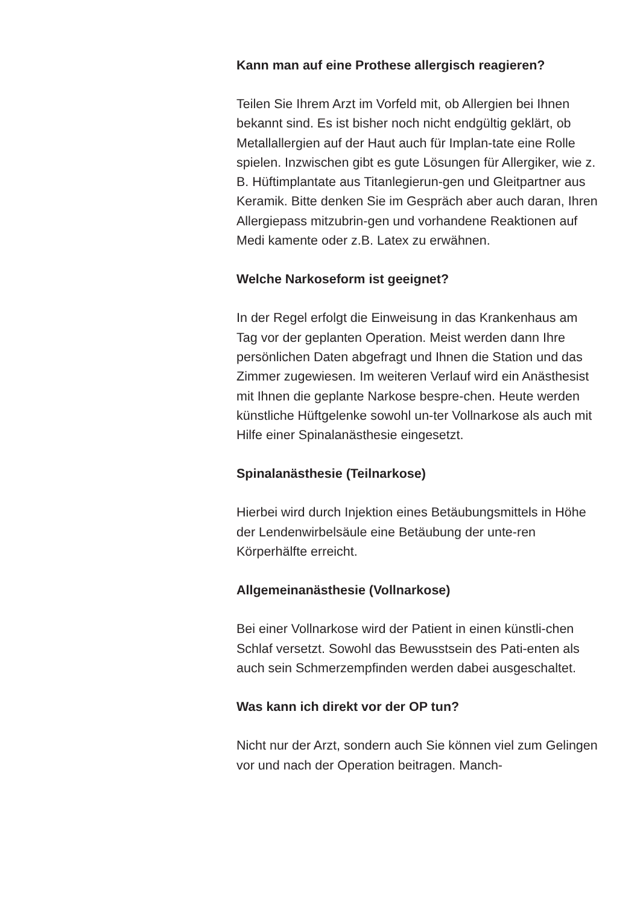Kann man auf eine Prothese allergisch reagieren?
Teilen Sie Ihrem Arzt im Vorfeld mit, ob Allergien bei Ihnen bekannt sind. Es ist bisher noch nicht endgültig geklärt, ob Metallallergien auf der Haut auch für Implan-tate eine Rolle spielen. Inzwischen gibt es gute Lösungen für Allergiker, wie z. B. Hüftimplantate aus Titanlegierun-gen und Gleitpartner aus Keramik. Bitte denken Sie im Gespräch aber auch daran, Ihren Allergiepass mitzubrin-gen und vorhandene Reaktionen auf Medi kamente oder z.B. Latex zu erwähnen.
Welche Narkoseform ist geeignet?
In der Regel erfolgt die Einweisung in das Krankenhaus am Tag vor der geplanten Operation. Meist werden dann Ihre persönlichen Daten abgefragt und Ihnen die Station und das Zimmer zugewiesen. Im weiteren Verlauf wird ein Anästhesist mit Ihnen die geplante Narkose bespre-chen. Heute werden künstliche Hüftgelenke sowohl un-ter Vollnarkose als auch mit Hilfe einer Spinalanästhesie eingesetzt.
Spinalanästhesie (Teilnarkose)
Hierbei wird durch Injektion eines Betäubungsmittels in Höhe der Lendenwirbelsäule eine Betäubung der unte-ren Körperhälfte erreicht.
Allgemeinanästhesie (Vollnarkose)
Bei einer Vollnarkose wird der Patient in einen künstli-chen Schlaf versetzt. Sowohl das Bewusstsein des Pati-enten als auch sein Schmerzempfinden werden dabei ausgeschaltet.
Was kann ich direkt vor der OP tun?
Nicht nur der Arzt, sondern auch Sie können viel zum Gelingen vor und nach der Operation beitragen. Manch-